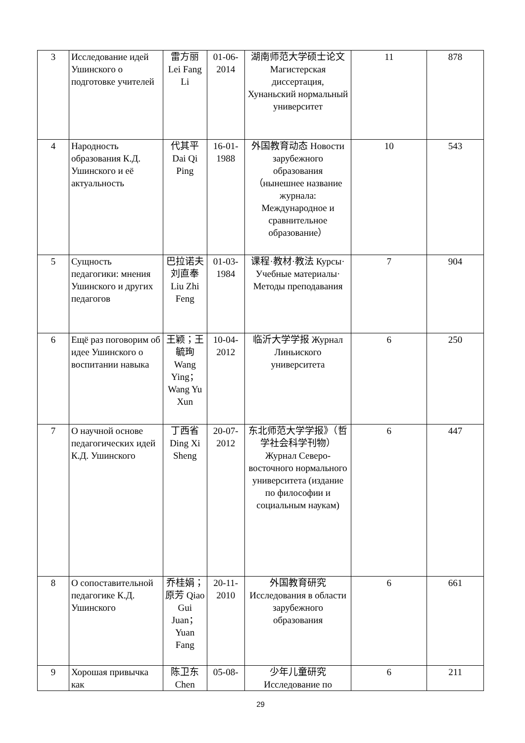| 3 | Исследование идей Ушинского о подготовке учителей | 雷方丽 Lei Fang Li | 01-06-2014 | 湖南师范大学硕士论文Магистерская диссертация, Хунаньский нормальный университет | 11 | 878 |
| 4 | Народность образования К.Д. Ушинского и её актуальность | 代其平 Dai Qi Ping | 16-01-1988 | 外国教育动态 Новости зарубежного образования （нынешнее название журнала: Международное и сравнительное образование） | 10 | 543 |
| 5 | Сущность педагогики: мнения Ушинского и других педагогов | 巴拉诺夫 刘直奉 Liu Zhi Feng | 01-03-1984 | 课程·教材·教法 Курсы· Учебные материалы· Методы преподавания | 7 | 904 |
| 6 | Ещё раз поговорим об идее Ушинского о воспитании навыка | 王颖；王毓珣 Wang Ying；Wang Yu Xun | 10-04-2012 | 临沂大学学报 Журнал Линьиского университета | 6 | 250 |
| 7 | О научной основе педагогических идей К.Д. Ушинского | 丁西省 Ding Xi Sheng | 20-07-2012 | 东北师范大学学报》（哲学社会科学刊物）Журнал Северо-восточного нормального университета (издание по философии и социальным наукам) | 6 | 447 |
| 8 | О сопоставительной педагогике К.Д. Ушинского | 乔桂娟；原芳 Qiao Gui Juan；Yuan Fang | 20-11-2010 | 外国教育研究 Исследования в области зарубежного образования | 6 | 661 |
| 9 | Хорошая привычка как | 陈卫东 Chen | 05-08- | 少年儿童研究 Исследование по | 6 | 211 |
29